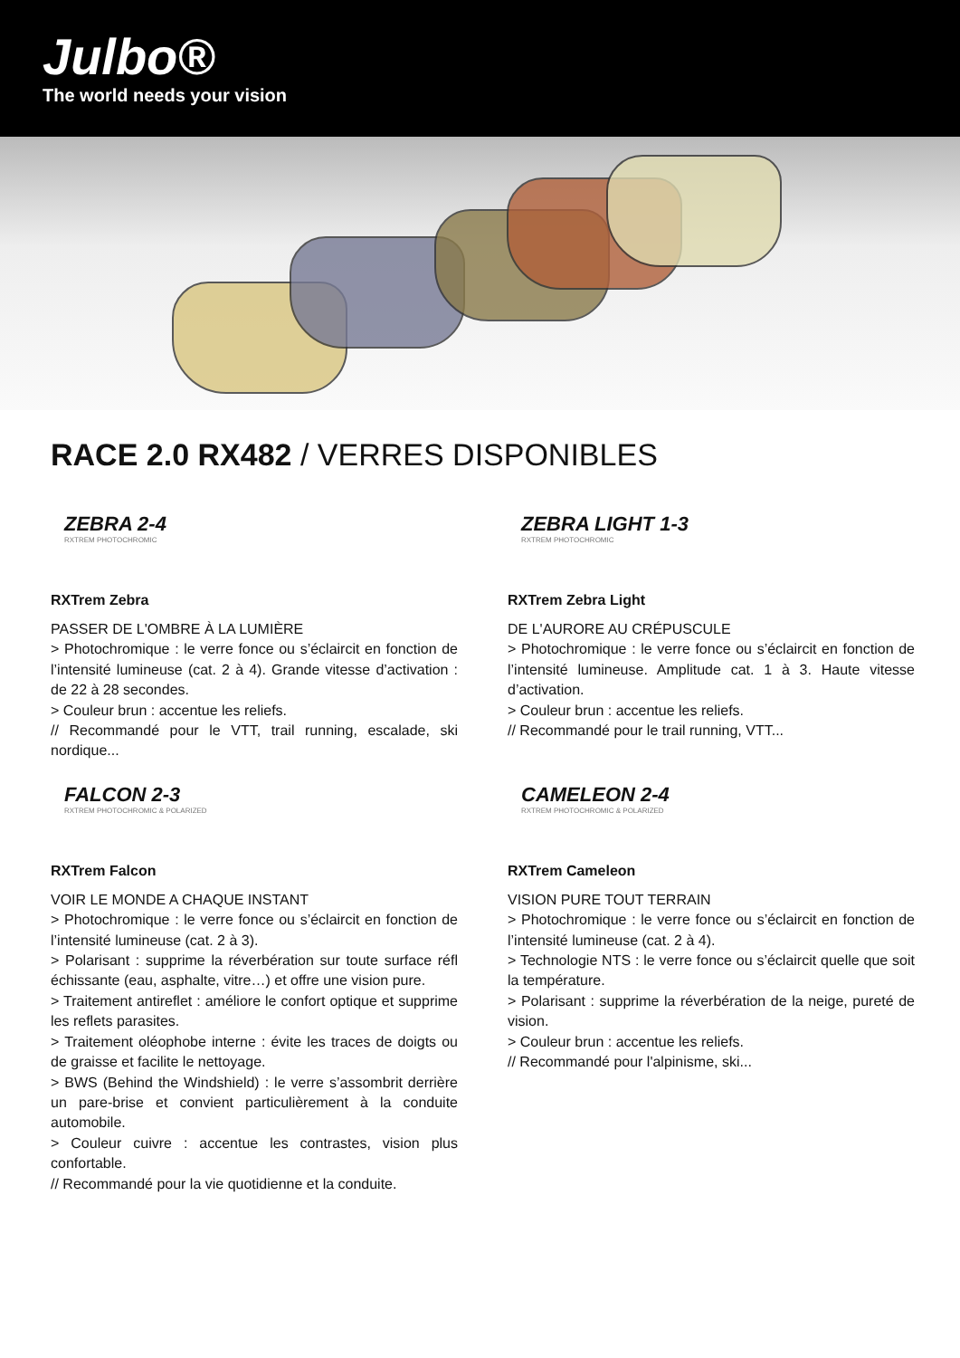Julbo®
The world needs your vision
RACE 2.0 RX482 / VERRES DISPONIBLES
ZEBRA 2-4
RXTREM PHOTOCHROMIC
RXTrem Zebra
PASSER DE L'OMBRE À LA LUMIÈRE
> Photochromique : le verre fonce ou s’éclaircit en fonction de l’intensité lumineuse (cat. 2 à 4). Grande vitesse d’activation : de 22 à 28 secondes.
> Couleur brun : accentue les reliefs.
// Recommandé pour le VTT, trail running, escalade, ski nordique...
ZEBRA LIGHT 1-3
RXTREM PHOTOCHROMIC
RXTrem Zebra Light
DE L'AURORE AU CRÉPUSCULE
> Photochromique : le verre fonce ou s’éclaircit en fonction de l’intensité lumineuse. Amplitude cat. 1 à 3. Haute vitesse d’activation.
> Couleur brun : accentue les reliefs.
// Recommandé pour le trail running, VTT...
FALCON 2-3
RXTREM PHOTOCHROMIC & POLARIZED
RXTrem Falcon
VOIR LE MONDE A CHAQUE INSTANT
> Photochromique : le verre fonce ou s’éclaircit en fonction de l’intensité lumineuse (cat. 2 à 3).
> Polarisant : supprime la réverbération sur toute surface réfl échissante (eau, asphalte, vitre…) et offre une vision pure.
> Traitement antireflet : améliore le confort optique et supprime les reflets parasites.
> Traitement oléophobe interne : évite les traces de doigts ou de graisse et facilite le nettoyage.
> BWS (Behind the Windshield) : le verre s’assombrit derrière un pare-brise et convient particulièrement à la conduite automobile.
> Couleur cuivre : accentue les contrastes, vision plus confortable.
// Recommandé pour la vie quotidienne et la conduite.
CAMELEON 2-4
RXTREM PHOTOCHROMIC & POLARIZED
RXTrem Cameleon
VISION PURE TOUT TERRAIN
> Photochromique : le verre fonce ou s’éclaircit en fonction de l’intensité lumineuse (cat. 2 à 4).
> Technologie NTS : le verre fonce ou s’éclaircit quelle que soit la température.
> Polarisant : supprime la réverbération de la neige, pureté de vision.
> Couleur brun : accentue les reliefs.
// Recommandé pour l'alpinisme, ski...